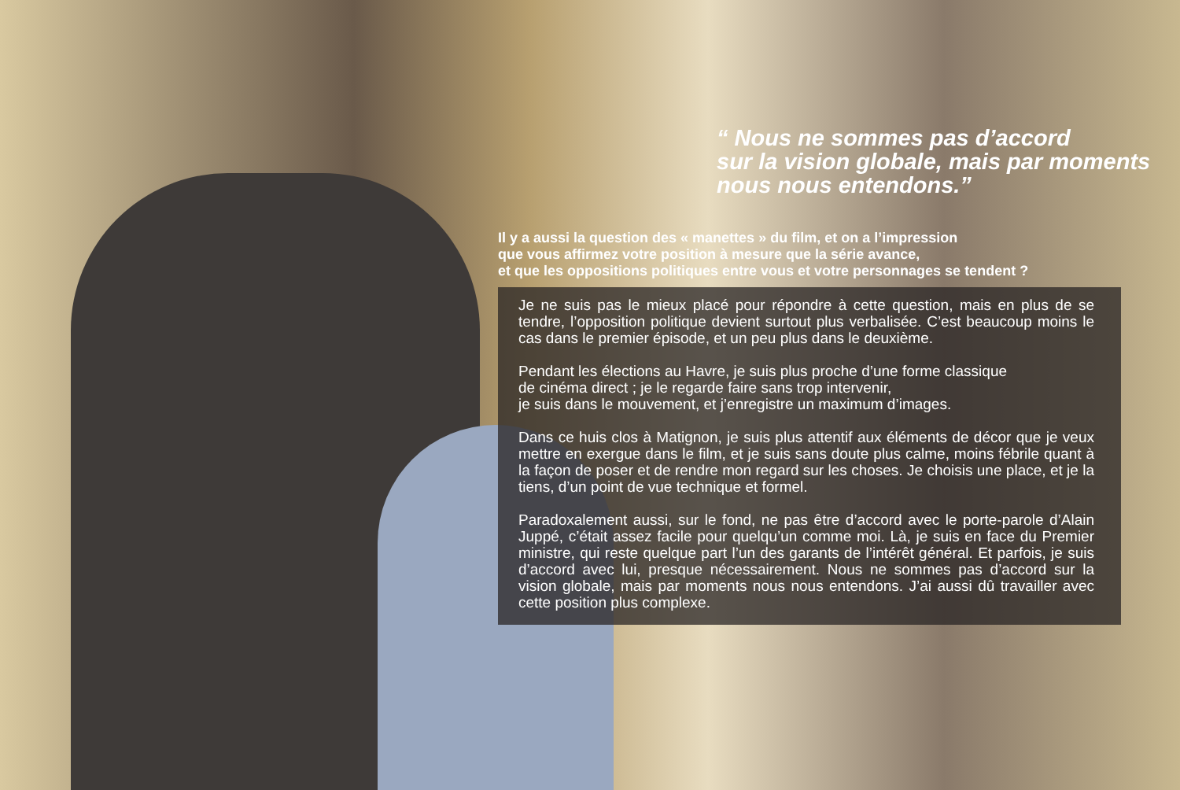“ Nous ne sommes pas d’accord
sur la vision globale, mais par moments
nous nous entendons.”
Il y a aussi la question des « manettes » du film, et on a l’impression
que vous affirmez votre position à mesure que la série avance,
et que les oppositions politiques entre vous et votre personnages se tendent ?
Je ne suis pas le mieux placé pour répondre à cette question, mais en plus de se tendre, l’opposition politique devient surtout plus verbalisée. C’est beaucoup moins le cas dans le premier épisode, et un peu plus dans le deuxième.
Pendant les élections au Havre, je suis plus proche d’une forme classique
de cinéma direct ; je le regarde faire sans trop intervenir,
je suis dans le mouvement, et j’enregistre un maximum d’images.
Dans ce huis clos à Matignon, je suis plus attentif aux éléments de décor que je veux mettre en exergue dans le film, et je suis sans doute plus calme, moins fébrile quant à la façon de poser et de rendre mon regard sur les choses. Je choisis une place, et je la tiens, d’un point de vue technique et formel.
Paradoxalement aussi, sur le fond, ne pas être d’accord avec le porte-parole d’Alain Juppé, c’était assez facile pour quelqu’un comme moi. Là, je suis en face du Premier ministre, qui reste quelque part l’un des garants de l’intérêt général. Et parfois, je suis d’accord avec lui, presque nécessairement. Nous ne sommes pas d’accord sur la vision globale, mais par moments nous nous entendons. J’ai aussi dû travailler avec cette position plus complexe.